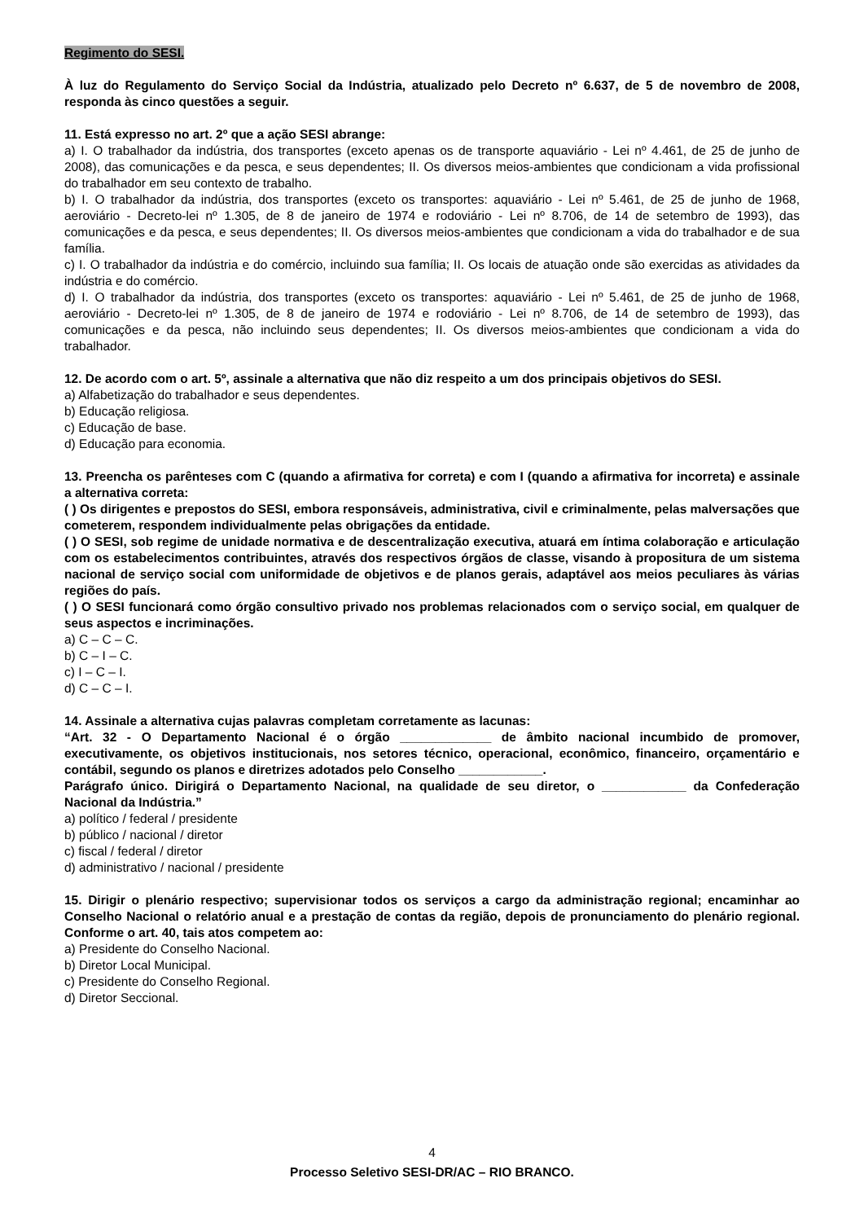Regimento do SESI.
À luz do Regulamento do Serviço Social da Indústria, atualizado pelo Decreto nº 6.637, de 5 de novembro de 2008, responda às cinco questões a seguir.
11. Está expresso no art. 2º que a ação SESI abrange:
a) I. O trabalhador da indústria, dos transportes (exceto apenas os de transporte aquaviário - Lei nº 4.461, de 25 de junho de 2008), das comunicações e da pesca, e seus dependentes; II. Os diversos meios-ambientes que condicionam a vida profissional do trabalhador em seu contexto de trabalho.
b) I. O trabalhador da indústria, dos transportes (exceto os transportes: aquaviário - Lei nº 5.461, de 25 de junho de 1968, aeroviário - Decreto-lei nº 1.305, de 8 de janeiro de 1974 e rodoviário - Lei nº 8.706, de 14 de setembro de 1993), das comunicações e da pesca, e seus dependentes; II. Os diversos meios-ambientes que condicionam a vida do trabalhador e de sua família.
c) I. O trabalhador da indústria e do comércio, incluindo sua família; II. Os locais de atuação onde são exercidas as atividades da indústria e do comércio.
d) I. O trabalhador da indústria, dos transportes (exceto os transportes: aquaviário - Lei nº 5.461, de 25 de junho de 1968, aeroviário - Decreto-lei nº 1.305, de 8 de janeiro de 1974 e rodoviário - Lei nº 8.706, de 14 de setembro de 1993), das comunicações e da pesca, não incluindo seus dependentes; II. Os diversos meios-ambientes que condicionam a vida do trabalhador.
12. De acordo com o art. 5º, assinale a alternativa que não diz respeito a um dos principais objetivos do SESI.
a) Alfabetização do trabalhador e seus dependentes.
b) Educação religiosa.
c) Educação de base.
d) Educação para economia.
13. Preencha os parênteses com C (quando a afirmativa for correta) e com I (quando a afirmativa for incorreta) e assinale a alternativa correta:
( ) Os dirigentes e prepostos do SESI, embora responsáveis, administrativa, civil e criminalmente, pelas malversações que cometerem, respondem individualmente pelas obrigações da entidade.
( ) O SESI, sob regime de unidade normativa e de descentralização executiva, atuará em íntima colaboração e articulação com os estabelecimentos contribuintes, através dos respectivos órgãos de classe, visando à propositura de um sistema nacional de serviço social com uniformidade de objetivos e de planos gerais, adaptável aos meios peculiares às várias regiões do país.
( ) O SESI funcionará como órgão consultivo privado nos problemas relacionados com o serviço social, em qualquer de seus aspectos e incriminações.
a) C – C – C.
b) C – I – C.
c) I – C – I.
d) C – C – I.
14. Assinale a alternativa cujas palavras completam corretamente as lacunas:
“Art. 32 - O Departamento Nacional é o órgão _____________ de âmbito nacional incumbido de promover, executivamente, os objetivos institucionais, nos setores técnico, operacional, econômico, financeiro, orçamentário e contábil, segundo os planos e diretrizes adotados pelo Conselho ____________.
Parágrafo único. Dirigirá o Departamento Nacional, na qualidade de seu diretor, o ____________ da Confederação Nacional da Indústria.”
a) político / federal / presidente
b) público / nacional / diretor
c) fiscal / federal / diretor
d) administrativo / nacional / presidente
15. Dirigir o plenário respectivo; supervisionar todos os serviços a cargo da administração regional; encaminhar ao Conselho Nacional o relatório anual e a prestação de contas da região, depois de pronunciamento do plenário regional. Conforme o art. 40, tais atos competem ao:
a) Presidente do Conselho Nacional.
b) Diretor Local Municipal.
c) Presidente do Conselho Regional.
d) Diretor Seccional.
4
Processo Seletivo SESI-DR/AC – RIO BRANCO.